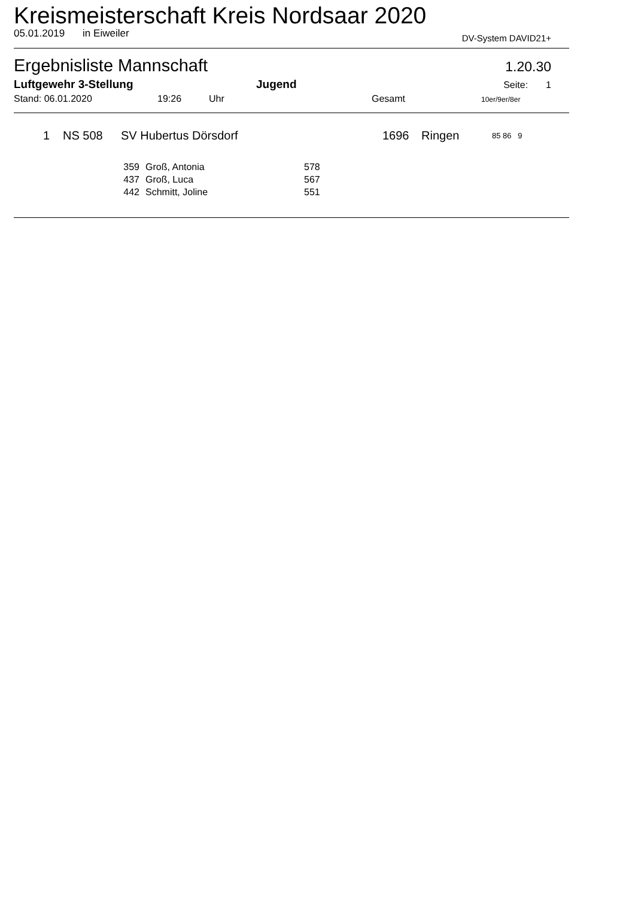Kreismeisterschaft Kreis Nordsaar 2020
05.01.2019 in Eiweiler DV-System DAVID21+
Ergebnisliste Mannschaft 1.20.30
Luftgewehr 3-Stellung Jugend Seite: 1
Stand: 06.01.2020 19:26 Uhr Gesamt 10er/9er/8er
| 1 | NS 508 | SV Hubertus Dörsdorf | 1696 | Ringen | 85 86 9 |
| 359 | Groß, Antonia | 578 |
| 437 | Groß, Luca | 567 |
| 442 | Schmitt, Joline | 551 |